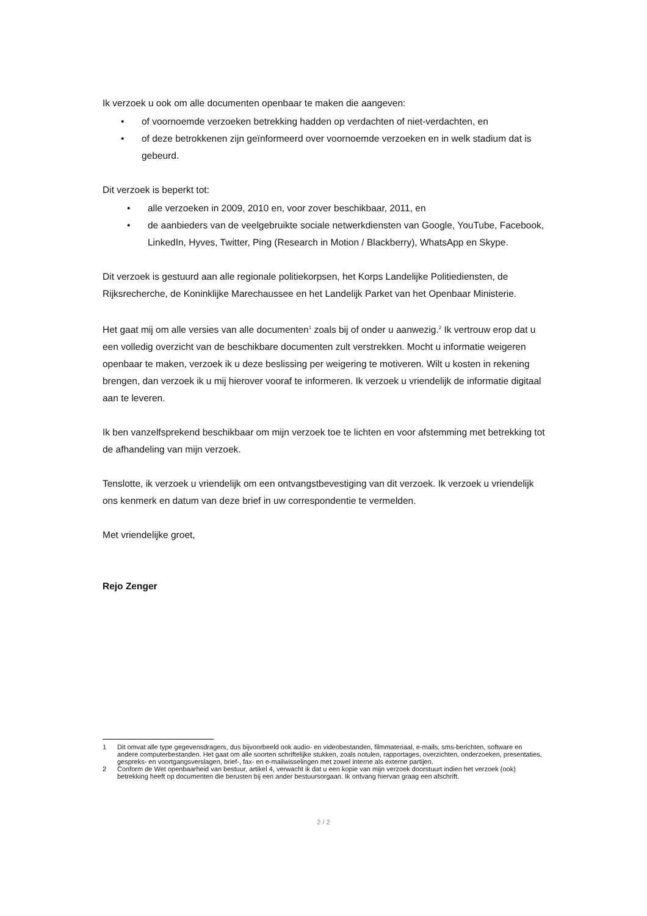Ik verzoek u ook om alle documenten openbaar te maken die aangeven:
• of voornoemde verzoeken betrekking hadden op verdachten of niet-verdachten, en
• of deze betrokkenen zijn geïnformeerd over voornoemde verzoeken en in welk stadium dat is gebeurd.
Dit verzoek is beperkt tot:
• alle verzoeken in 2009, 2010 en, voor zover beschikbaar, 2011, en
• de aanbieders van de veelgebruikte sociale netwerkdiensten van Google, YouTube, Facebook, LinkedIn, Hyves, Twitter, Ping (Research in Motion / Blackberry), WhatsApp en Skype.
Dit verzoek is gestuurd aan alle regionale politiekorpsen, het Korps Landelijke Politiediensten, de Rijksrecherche, de Koninklijke Marechaussee en het Landelijk Parket van het Openbaar Ministerie.
Het gaat mij om alle versies van alle documenten<sup>1</sup> zoals bij of onder u aanwezig.<sup>2</sup> Ik vertrouw erop dat u een volledig overzicht van de beschikbare documenten zult verstrekken. Mocht u informatie weigeren openbaar te maken, verzoek ik u deze beslissing per weigering te motiveren. Wilt u kosten in rekening brengen, dan verzoek ik u mij hierover vooraf te informeren. Ik verzoek u vriendelijk de informatie digitaal aan te leveren.
Ik ben vanzelfsprekend beschikbaar om mijn verzoek toe te lichten en voor afstemming met betrekking tot de afhandeling van mijn verzoek.
Tenslotte, ik verzoek u vriendelijk om een ontvangstbevestiging van dit verzoek. Ik verzoek u vriendelijk ons kenmerk en datum van deze brief in uw correspondentie te vermelden.
Met vriendelijke groet,
Rejo Zenger
1 Dit omvat alle type gegevensdragers, dus bijvoorbeeld ook audio- en videobestanden, filmmateriaal, e-mails, sms-berichten, software en andere computerbestanden. Het gaat om alle soorten schriftelijke stukken, zoals notulen, rapportages, overzichten, onderzoeken, presentaties, gespreks- en voortgangsverslagen, brief-, fax- en e-mailwisselingen met zowel interne als externe partijen.
2 Conform de Wet openbaarheid van bestuur, artikel 4, verwacht ik dat u een kopie van mijn verzoek doorstuurt indien het verzoek (ook) betrekking heeft op documenten die berusten bij een ander bestuursorgaan. Ik ontvang hiervan graag een afschrift.
2 / 2